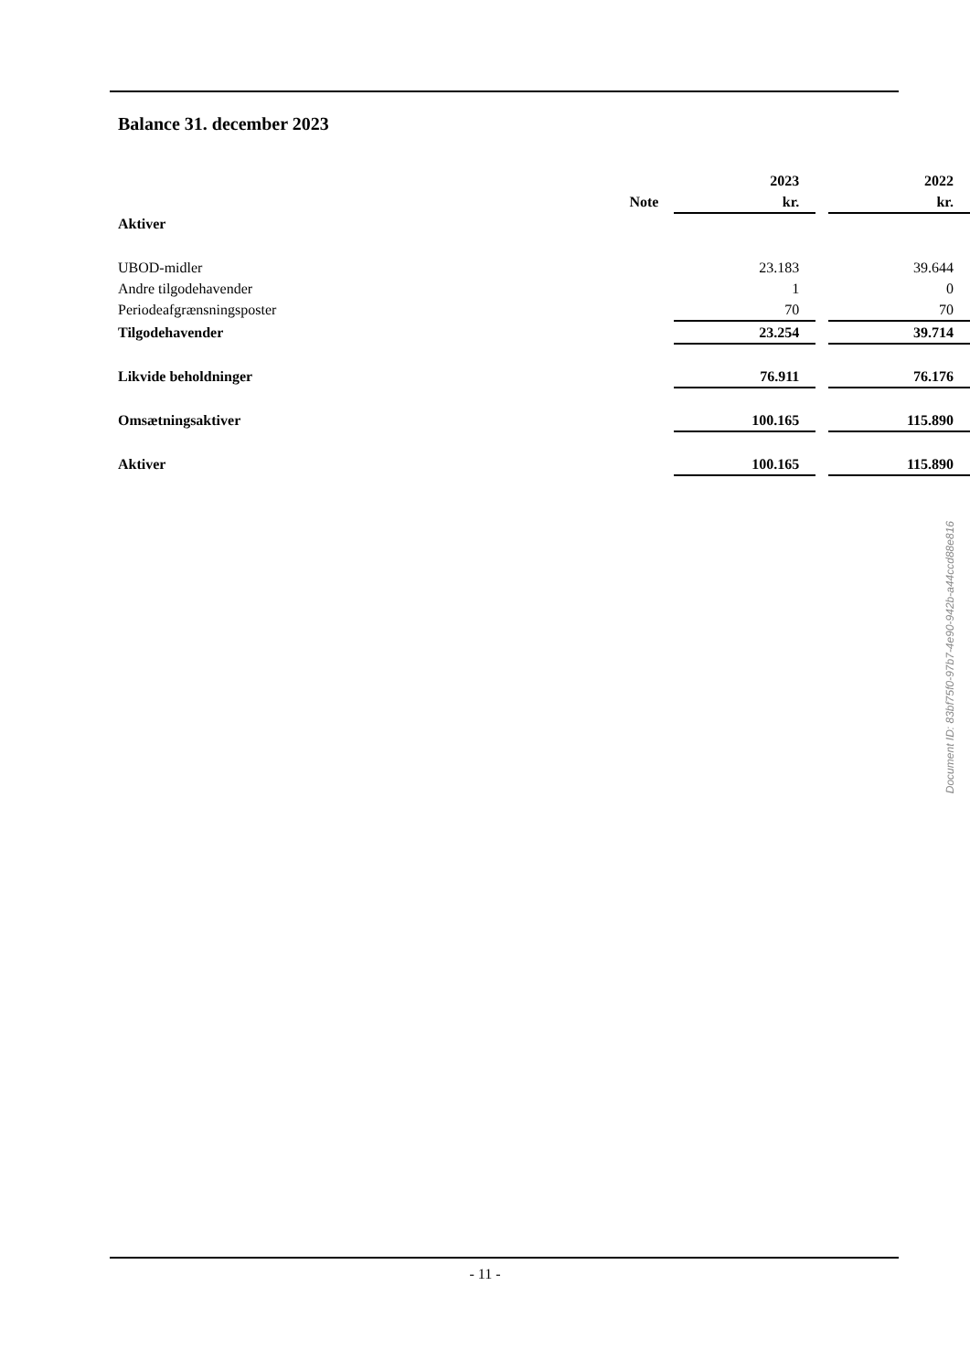Balance 31. december 2023
| | | 2023 | | 2022 |
| --- | --- | --- | --- | --- |
| | Note | kr. | | kr. |
| Aktiver | | | | |
| UBOD-midler | | 23.183 | | 39.644 |
| Andre tilgodehavender | | 1 | | 0 |
| Periodeafgrænsningsposter | | 70 | | 70 |
| Tilgodehavender | | 23.254 | | 39.714 |
| Likvide beholdninger | | 76.911 | | 76.176 |
| Omsætningsaktiver | | 100.165 | | 115.890 |
| Aktiver | | 100.165 | | 115.890 |
Document ID: 83bf75f0-97b7-4e90-942b-a44ccd88e816
- 11 -